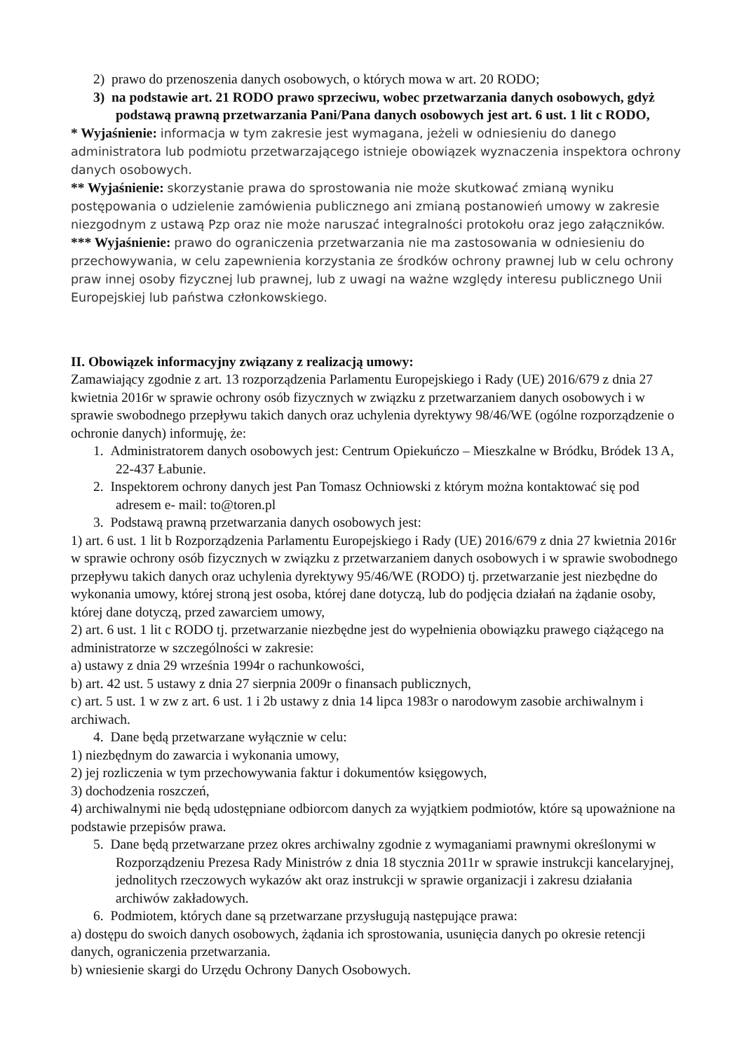2) prawo do przenoszenia danych osobowych, o których mowa w art. 20 RODO;
3) na podstawie art. 21 RODO prawo sprzeciwu, wobec przetwarzania danych osobowych, gdyż podstawą prawną przetwarzania Pani/Pana danych osobowych jest art. 6 ust. 1 lit c RODO,
* Wyjaśnienie: informacja w tym zakresie jest wymagana, jeżeli w odniesieniu do danego administratora lub podmiotu przetwarzającego istnieje obowiązek wyznaczenia inspektora ochrony danych osobowych.
** Wyjaśnienie: skorzystanie prawa do sprostowania nie może skutkować zmianą wyniku postępowania o udzielenie zamówienia publicznego ani zmianą postanowień umowy w zakresie niezgodnym z ustawą Pzp oraz nie może naruszać integralności protokołu oraz jego załączników.
*** Wyjaśnienie: prawo do ograniczenia przetwarzania nie ma zastosowania w odniesieniu do przechowywania, w celu zapewnienia korzystania ze środków ochrony prawnej lub w celu ochrony praw innej osoby fizycznej lub prawnej, lub z uwagi na ważne względy interesu publicznego Unii Europejskiej lub państwa członkowskiego.
II. Obowiązek informacyjny związany z realizacją umowy:
Zamawiający zgodnie z art. 13 rozporządzenia Parlamentu Europejskiego i Rady (UE) 2016/679 z dnia 27 kwietnia 2016r w sprawie ochrony osób fizycznych w związku z przetwarzaniem danych osobowych i w sprawie swobodnego przepływu takich danych oraz uchylenia dyrektywy 98/46/WE (ogólne rozporządzenie o ochronie danych) informuję, że:
1. Administratorem danych osobowych jest: Centrum Opiekuńczo – Mieszkalne w Bródku, Bródek 13 A, 22-437 Łabunie.
2. Inspektorem ochrony danych jest Pan Tomasz Ochniowski z którym można kontaktować się pod adresem e- mail: to@toren.pl
3. Podstawą prawną przetwarzania danych osobowych jest:
1) art. 6 ust. 1 lit b Rozporządzenia Parlamentu Europejskiego i Rady (UE) 2016/679 z dnia 27 kwietnia 2016r w sprawie ochrony osób fizycznych w związku z przetwarzaniem danych osobowych i w sprawie swobodnego przepływu takich danych oraz uchylenia dyrektywy 95/46/WE (RODO) tj. przetwarzanie jest niezbędne do wykonania umowy, której stroną jest osoba, której dane dotyczą, lub do podjęcia działań na żądanie osoby, której dane dotyczą, przed zawarciem umowy,
2) art. 6 ust. 1 lit c RODO tj. przetwarzanie niezbędne jest do wypełnienia obowiązku prawego ciążącego na administratorze w szczególności w zakresie:
a) ustawy z dnia 29 września 1994r o rachunkowości,
b) art. 42 ust. 5 ustawy z dnia 27 sierpnia 2009r o finansach publicznych,
c) art. 5 ust. 1 w zw z art. 6 ust. 1 i 2b ustawy z dnia 14 lipca 1983r o narodowym zasobie archiwalnym i archiwach.
4. Dane będą przetwarzane wyłącznie w celu:
1) niezbędnym do zawarcia i wykonania umowy,
2) jej rozliczenia w tym przechowywania faktur i dokumentów księgowych,
3) dochodzenia roszczeń,
4) archiwalnymi nie będą udostępniane odbiorcom danych za wyjątkiem podmiotów, które są upoważnione na podstawie przepisów prawa.
5. Dane będą przetwarzane przez okres archiwalny zgodnie z wymaganiami prawnymi określonymi w Rozporządzeniu Prezesa Rady Ministrów z dnia 18 stycznia 2011r w sprawie instrukcji kancelaryjnej, jednolitych rzeczowych wykazów akt oraz instrukcji w sprawie organizacji i zakresu działania archiwów zakładowych.
6. Podmiotem, których dane są przetwarzane przysługują następujące prawa:
a) dostępu do swoich danych osobowych, żądania ich sprostowania, usunięcia danych po okresie retencji danych, ograniczenia przetwarzania.
b) wniesienie skargi do Urzędu Ochrony Danych Osobowych.